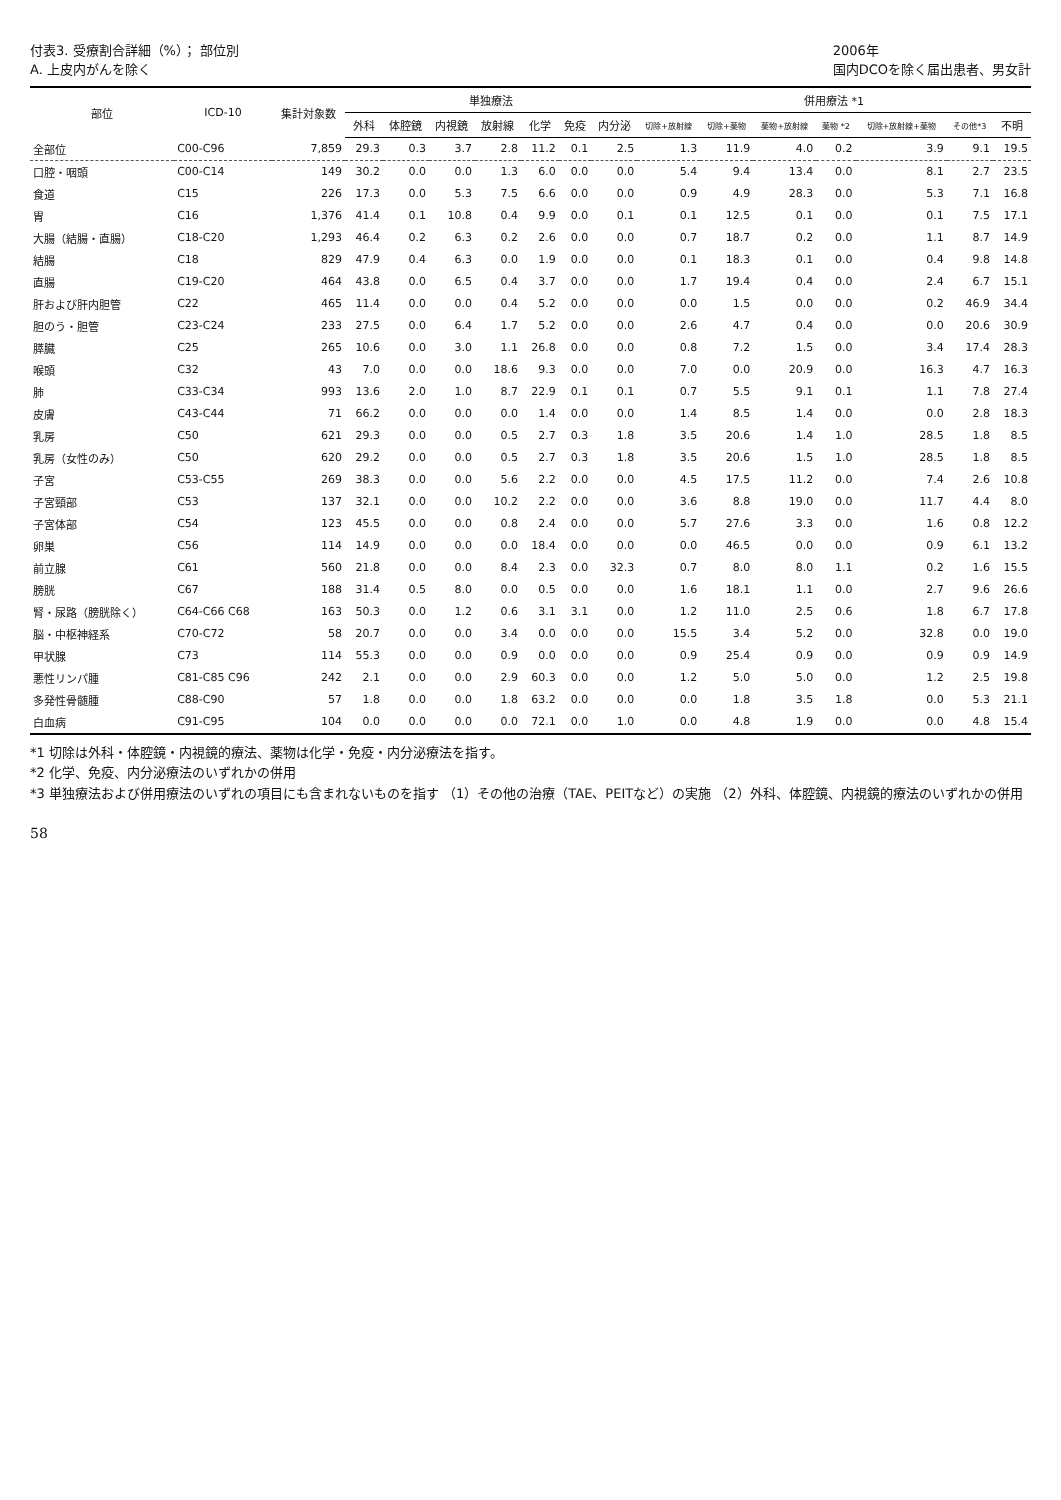付表3. 受療割合詳細（%）； 部位別
A. 上皮内がんを除く
2006年
国内DCOを除く届出患者、男女計
| 部位 | ICD-10 | 集計対象数 | 単独療法 | | | | | | | 併用療法 *1 | | | | | | |
| --- | --- | --- | --- | --- | --- | --- | --- | --- | --- | --- | --- | --- | --- | --- | --- | --- |
| | | | 外科 | 体腔鏡 | 内視鏡 | 放射線 | 化学 | 免疫 | 内分泌 | 切除+放射線 | 切除+薬物 | 薬物+放射線 | 薬物 *2 | 切除+放射線+薬物 | その他*3 | 不明 |
| 全部位 | C00-C96 | 7,859 | 29.3 | 0.3 | 3.7 | 2.8 | 11.2 | 0.1 | 2.5 | 1.3 | 11.9 | 4.0 | 0.2 | 3.9 | 9.1 | 19.5 |
| 口腔・咽頭 | C00-C14 | 149 | 30.2 | 0.0 | 0.0 | 1.3 | 6.0 | 0.0 | 0.0 | 5.4 | 9.4 | 13.4 | 0.0 | 8.1 | 2.7 | 23.5 |
| 食道 | C15 | 226 | 17.3 | 0.0 | 5.3 | 7.5 | 6.6 | 0.0 | 0.0 | 0.9 | 4.9 | 28.3 | 0.0 | 5.3 | 7.1 | 16.8 |
| 胃 | C16 | 1,376 | 41.4 | 0.1 | 10.8 | 0.4 | 9.9 | 0.0 | 0.1 | 0.1 | 12.5 | 0.1 | 0.0 | 0.1 | 7.5 | 17.1 |
| 大腸（結腸・直腸） | C18-C20 | 1,293 | 46.4 | 0.2 | 6.3 | 0.2 | 2.6 | 0.0 | 0.0 | 0.7 | 18.7 | 0.2 | 0.0 | 1.1 | 8.7 | 14.9 |
| 結腸 | C18 | 829 | 47.9 | 0.4 | 6.3 | 0.0 | 1.9 | 0.0 | 0.0 | 0.1 | 18.3 | 0.1 | 0.0 | 0.4 | 9.8 | 14.8 |
| 直腸 | C19-C20 | 464 | 43.8 | 0.0 | 6.5 | 0.4 | 3.7 | 0.0 | 0.0 | 1.7 | 19.4 | 0.4 | 0.0 | 2.4 | 6.7 | 15.1 |
| 肝および肝内胆管 | C22 | 465 | 11.4 | 0.0 | 0.0 | 0.4 | 5.2 | 0.0 | 0.0 | 0.0 | 1.5 | 0.0 | 0.0 | 0.2 | 46.9 | 34.4 |
| 胆のう・胆管 | C23-C24 | 233 | 27.5 | 0.0 | 6.4 | 1.7 | 5.2 | 0.0 | 0.0 | 2.6 | 4.7 | 0.4 | 0.0 | 0.0 | 20.6 | 30.9 |
| 膵臓 | C25 | 265 | 10.6 | 0.0 | 3.0 | 1.1 | 26.8 | 0.0 | 0.0 | 0.8 | 7.2 | 1.5 | 0.0 | 3.4 | 17.4 | 28.3 |
| 喉頭 | C32 | 43 | 7.0 | 0.0 | 0.0 | 18.6 | 9.3 | 0.0 | 0.0 | 7.0 | 0.0 | 20.9 | 0.0 | 16.3 | 4.7 | 16.3 |
| 肺 | C33-C34 | 993 | 13.6 | 2.0 | 1.0 | 8.7 | 22.9 | 0.1 | 0.1 | 0.7 | 5.5 | 9.1 | 0.1 | 1.1 | 7.8 | 27.4 |
| 皮膚 | C43-C44 | 71 | 66.2 | 0.0 | 0.0 | 0.0 | 1.4 | 0.0 | 0.0 | 1.4 | 8.5 | 1.4 | 0.0 | 0.0 | 2.8 | 18.3 |
| 乳房 | C50 | 621 | 29.3 | 0.0 | 0.0 | 0.5 | 2.7 | 0.3 | 1.8 | 3.5 | 20.6 | 1.4 | 1.0 | 28.5 | 1.8 | 8.5 |
| 乳房（女性のみ） | C50 | 620 | 29.2 | 0.0 | 0.0 | 0.5 | 2.7 | 0.3 | 1.8 | 3.5 | 20.6 | 1.5 | 1.0 | 28.5 | 1.8 | 8.5 |
| 子宮 | C53-C55 | 269 | 38.3 | 0.0 | 0.0 | 5.6 | 2.2 | 0.0 | 0.0 | 4.5 | 17.5 | 11.2 | 0.0 | 7.4 | 2.6 | 10.8 |
| 子宮頸部 | C53 | 137 | 32.1 | 0.0 | 0.0 | 10.2 | 2.2 | 0.0 | 0.0 | 3.6 | 8.8 | 19.0 | 0.0 | 11.7 | 4.4 | 8.0 |
| 子宮体部 | C54 | 123 | 45.5 | 0.0 | 0.0 | 0.8 | 2.4 | 0.0 | 0.0 | 5.7 | 27.6 | 3.3 | 0.0 | 1.6 | 0.8 | 12.2 |
| 卵巣 | C56 | 114 | 14.9 | 0.0 | 0.0 | 0.0 | 18.4 | 0.0 | 0.0 | 0.0 | 46.5 | 0.0 | 0.0 | 0.9 | 6.1 | 13.2 |
| 前立腺 | C61 | 560 | 21.8 | 0.0 | 0.0 | 8.4 | 2.3 | 0.0 | 32.3 | 0.7 | 8.0 | 8.0 | 1.1 | 0.2 | 1.6 | 15.5 |
| 膀胱 | C67 | 188 | 31.4 | 0.5 | 8.0 | 0.0 | 0.5 | 0.0 | 0.0 | 1.6 | 18.1 | 1.1 | 0.0 | 2.7 | 9.6 | 26.6 |
| 腎・尿路（膀胱除く） | C64-C66 C68 | 163 | 50.3 | 0.0 | 1.2 | 0.6 | 3.1 | 3.1 | 0.0 | 1.2 | 11.0 | 2.5 | 0.6 | 1.8 | 6.7 | 17.8 |
| 脳・中枢神経系 | C70-C72 | 58 | 20.7 | 0.0 | 0.0 | 3.4 | 0.0 | 0.0 | 0.0 | 15.5 | 3.4 | 5.2 | 0.0 | 32.8 | 0.0 | 19.0 |
| 甲状腺 | C73 | 114 | 55.3 | 0.0 | 0.0 | 0.9 | 0.0 | 0.0 | 0.0 | 0.9 | 25.4 | 0.9 | 0.0 | 0.9 | 0.9 | 14.9 |
| 悪性リンパ腫 | C81-C85 C96 | 242 | 2.1 | 0.0 | 0.0 | 2.9 | 60.3 | 0.0 | 0.0 | 1.2 | 5.0 | 5.0 | 0.0 | 1.2 | 2.5 | 19.8 |
| 多発性骨髄腫 | C88-C90 | 57 | 1.8 | 0.0 | 0.0 | 1.8 | 63.2 | 0.0 | 0.0 | 0.0 | 1.8 | 3.5 | 1.8 | 0.0 | 5.3 | 21.1 |
| 白血病 | C91-C95 | 104 | 0.0 | 0.0 | 0.0 | 0.0 | 72.1 | 0.0 | 1.0 | 0.0 | 4.8 | 1.9 | 0.0 | 0.0 | 4.8 | 15.4 |
*1 切除は外科・体腔鏡・内視鏡的療法、薬物は化学・免疫・内分泌療法を指す。
*2 化学、免疫、内分泌療法のいずれかの併用
*3 単独療法および併用療法のいずれの項目にも含まれないものを指す （1）その他の治療（TAE、PEITなど）の実施 （2）外科、体腔鏡、内視鏡的療法のいずれかの併用
58